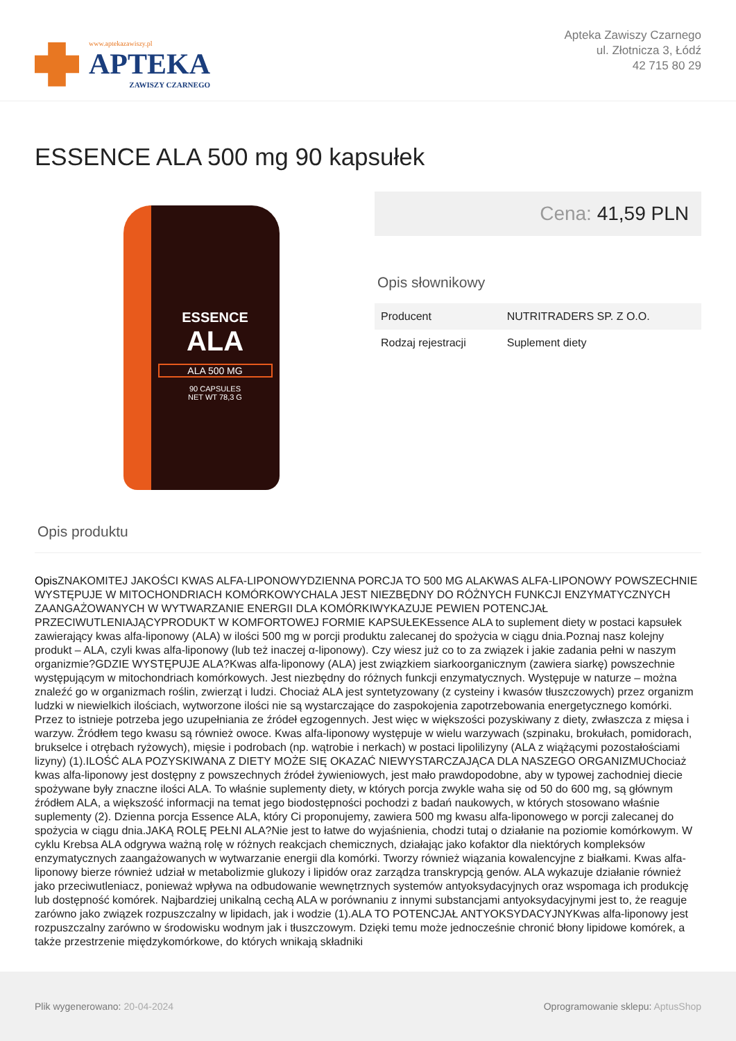www.aptekazawiszy.pl
APTEKA
ZAWISZY CZARNEGO
Apteka Zawiszy Czarnego
ul. Złotnicza 3, Łódź
42 715 80 29
ESSENCE ALA 500 mg 90 kapsułek
ESSENCE
ALA
ALA 500 MG
90 CAPSULES
NET WT 78,3 G
Cena: 41,59 PLN
Opis słownikowy
| Producent | NUTRITRADERS SP. Z O.O. |
| Rodzaj rejestracji | Suplement diety |
Opis produktu
Opis ZNAKOMITEJ JAKOŚCI KWAS ALFA-LIPONOWYDZIENNA PORCJA TO 500 MG ALAKWAS ALFA-LIPONOWY POWSZECHNIE WYSTĘPUJE W MITOCHONDRIACH KOMÓRKOWYCHALA JEST NIEZBĘDNY DO RÓŻNYCH FUNKCJI ENZYMATYCZNYCH ZAANGAŻOWANYCH W WYTWARZANIE ENERGII DLA KOMÓRKIWYKAZUJE PEWIEN POTENCJAŁ PRZECIWUTLENIAJĄCYPRODUKT W KOMFORTOWEJ FORMIE KAPSUŁEKEssence ALA to suplement diety w postaci kapsułek zawierający kwas alfa-liponowy (ALA) w ilości 500 mg w porcji produktu zalecanej do spożycia w ciągu dnia.Poznaj nasz kolejny produkt – ALA, czyli kwas alfa-liponowy (lub też inaczej α-liponowy). Czy wiesz już co to za związek i jakie zadania pełni w naszym organizmie?GDZIE WYSTĘPUJE ALA?Kwas alfa-liponowy (ALA) jest związkiem siarkoorganicznym (zawiera siarkę) powszechnie występującym w mitochondriach komórkowych. Jest niezbędny do różnych funkcji enzymatycznych. Występuje w naturze – można znaleźć go w organizmach roślin, zwierząt i ludzi. Chociaż ALA jest syntetyzowany (z cysteiny i kwasów tłuszczowych) przez organizm ludzki w niewielkich ilościach, wytworzone ilości nie są wystarczające do zaspokojenia zapotrzebowania energetycznego komórki. Przez to istnieje potrzeba jego uzupełniania ze źródeł egzogennych. Jest więc w większości pozyskiwany z diety, zwłaszcza z mięsa i warzyw. Źródłem tego kwasu są również owoce. Kwas alfa-liponowy występuje w wielu warzywach (szpinaku, brokułach, pomidorach, brukselce i otrębach ryżowych), mięsie i podrobach (np. wątrobie i nerkach) w postaci lipolilizyny (ALA z wiążącymi pozostałościami lizyny) (1).ILOŚĆ ALA POZYSKIWANA Z DIETY MOŻE SIĘ OKAZAĆ NIEWYSTARCZAJĄCA DLA NASZEGO ORGANIZMUChociaż kwas alfa-liponowy jest dostępny z powszechnych źródeł żywieniowych, jest mało prawdopodobne, aby w typowej zachodniej diecie spożywane były znaczne ilości ALA. To właśnie suplementy diety, w których porcja zwykle waha się od 50 do 600 mg, są głównym źródłem ALA, a większość informacji na temat jego biodostępności pochodzi z badań naukowych, w których stosowano właśnie suplementy (2). Dzienna porcja Essence ALA, który Ci proponujemy, zawiera 500 mg kwasu alfa-liponowego w porcji zalecanej do spożycia w ciągu dnia.JAKĄ ROLĘ PEŁNI ALA?Nie jest to łatwe do wyjaśnienia, chodzi tutaj o działanie na poziomie komórkowym. W cyklu Krebsa ALA odgrywa ważną rolę w różnych reakcjach chemicznych, działając jako kofaktor dla niektórych kompleksów enzymatycznych zaangażowanych w wytwarzanie energii dla komórki. Tworzy również wiązania kowalencyjne z białkami. Kwas alfa-liponowy bierze również udział w metabolizmie glukozy i lipidów oraz zarządza transkrypcją genów. ALA wykazuje działanie również jako przeciwutleniacz, ponieważ wpływa na odbudowanie wewnętrznych systemów antyoksydacyjnych oraz wspomaga ich produkcję lub dostępność komórek. Najbardziej unikalną cechą ALA w porównaniu z innymi substancjami antyoksydacyjnymi jest to, że reaguje zarówno jako związek rozpuszczalny w lipidach, jak i wodzie (1).ALA TO POTENCJAŁ ANTYOKSYDACYJNYKwas alfa-liponowy jest rozpuszczalny zarówno w środowisku wodnym jak i tłuszczowym. Dzięki temu może jednocześnie chronić błony lipidowe komórek, a także przestrzenie międzykomórkowe, do których wnikają składniki
Plik wygenerowano: 20-04-2024
Oprogramowanie sklepu: AptusShop